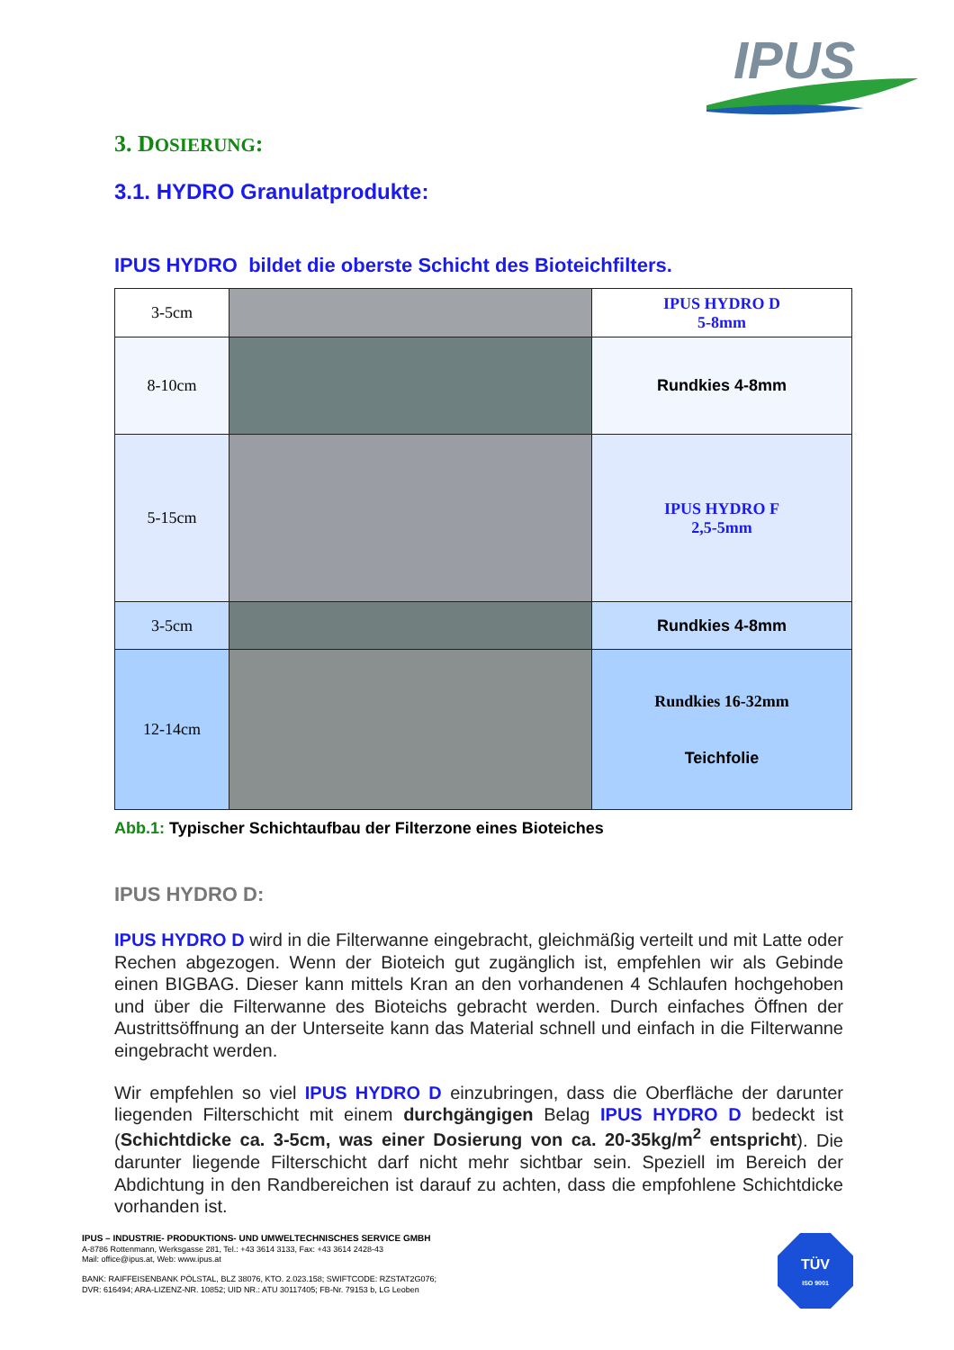IPUS
3. DOSIERUNG:
3.1. HYDRO Granulatprodukte:
IPUS HYDRO bildet die oberste Schicht des Bioteichfilters.
| 3-5cm | | IPUS HYDRO D 5-8mm |
| 8-10cm | | Rundkies 4-8mm |
| 5-15cm | | IPUS HYDRO F 2,5-5mm |
| 3-5cm | | Rundkies 4-8mm |
| 12-14cm | | Rundkies 16-32mm Teichfolie |
Abb.1: Typischer Schichtaufbau der Filterzone eines Bioteiches
IPUS HYDRO D:
IPUS HYDRO D wird in die Filterwanne eingebracht, gleichmäßig verteilt und mit Latte oder Rechen abgezogen. Wenn der Bioteich gut zugänglich ist, empfehlen wir als Gebinde einen BIGBAG. Dieser kann mittels Kran an den vorhandenen 4 Schlaufen hochgehoben und über die Filterwanne des Bioteichs gebracht werden. Durch einfaches Öffnen der Austrittsöffnung an der Unterseite kann das Material schnell und einfach in die Filterwanne eingebracht werden.
Wir empfehlen so viel IPUS HYDRO D einzubringen, dass die Oberfläche der darunter liegenden Filterschicht mit einem durchgängigen Belag IPUS HYDRO D bedeckt ist (Schichtdicke ca. 3-5cm, was einer Dosierung von ca. 20-35kg/m<sup>2</sup> entspricht). Die darunter liegende Filterschicht darf nicht mehr sichtbar sein. Speziell im Bereich der Abdichtung in den Randbereichen ist darauf zu achten, dass die empfohlene Schichtdicke vorhanden ist.
IPUS – INDUSTRIE- PRODUKTIONS- UND UMWELTECHNISCHES SERVICE GMBH
A-8786 Rottenmann, Werksgasse 281, Tel.: +43 3614 3133, Fax: +43 3614 2428-43
Mail: office@ipus.at, Web: www.ipus.at
BANK: RAIFFEISENBANK PÖLSTAL, BLZ 38076, KTO. 2.023.158; SWIFTCODE: RZSTAT2G076;
DVR: 616494; ARA-LIZENZ-NR. 10852; UID NR.: ATU 30117405; FB-Nr. 79153 b, LG Leoben
TÜV
ISO 9001